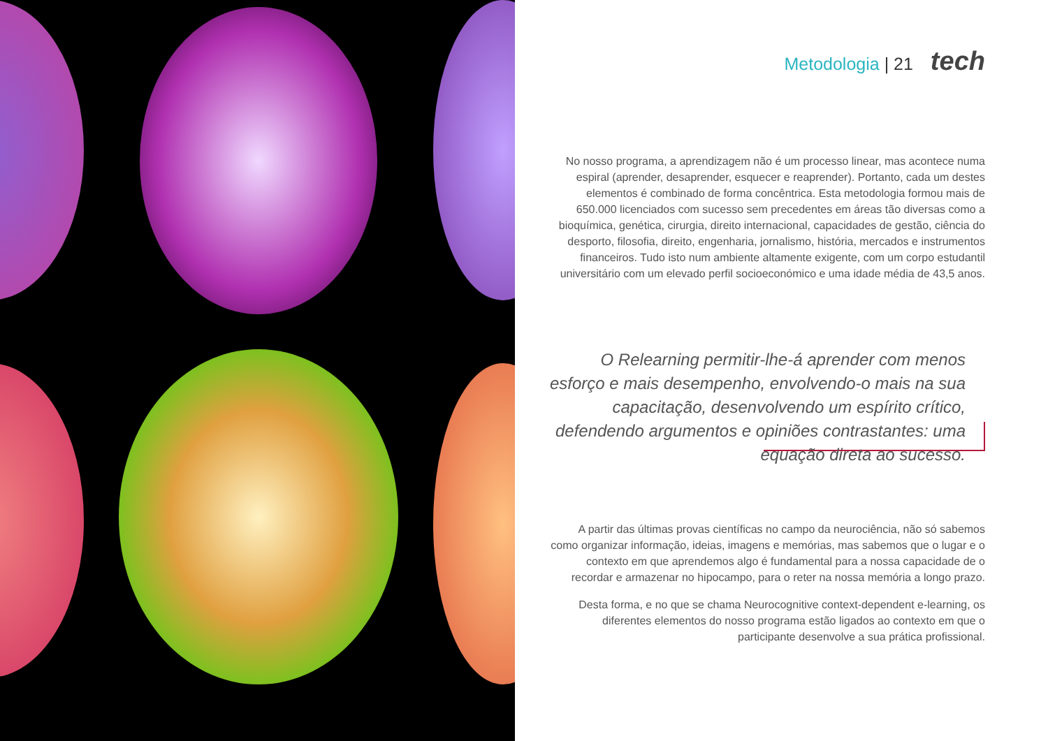Metodologia | 21 tech
No nosso programa, a aprendizagem não é um processo linear, mas acontece numa espiral (aprender, desaprender, esquecer e reaprender). Portanto, cada um destes elementos é combinado de forma concêntrica. Esta metodologia formou mais de 650.000 licenciados com sucesso sem precedentes em áreas tão diversas como a bioquímica, genética, cirurgia, direito internacional, capacidades de gestão, ciência do desporto, filosofia, direito, engenharia, jornalismo, história, mercados e instrumentos financeiros. Tudo isto num ambiente altamente exigente, com um corpo estudantil universitário com um elevado perfil socioeconómico e uma idade média de 43,5 anos.
O Relearning permitir-lhe-á aprender com menos esforço e mais desempenho, envolvendo-o mais na sua capacitação, desenvolvendo um espírito crítico, defendendo argumentos e opiniões contrastantes: uma equação direta ao sucesso.
A partir das últimas provas científicas no campo da neurociência, não só sabemos como organizar informação, ideias, imagens e memórias, mas sabemos que o lugar e o contexto em que aprendemos algo é fundamental para a nossa capacidade de o recordar e armazenar no hipocampo, para o reter na nossa memória a longo prazo.
Desta forma, e no que se chama Neurocognitive context-dependent e-learning, os diferentes elementos do nosso programa estão ligados ao contexto em que o participante desenvolve a sua prática profissional.